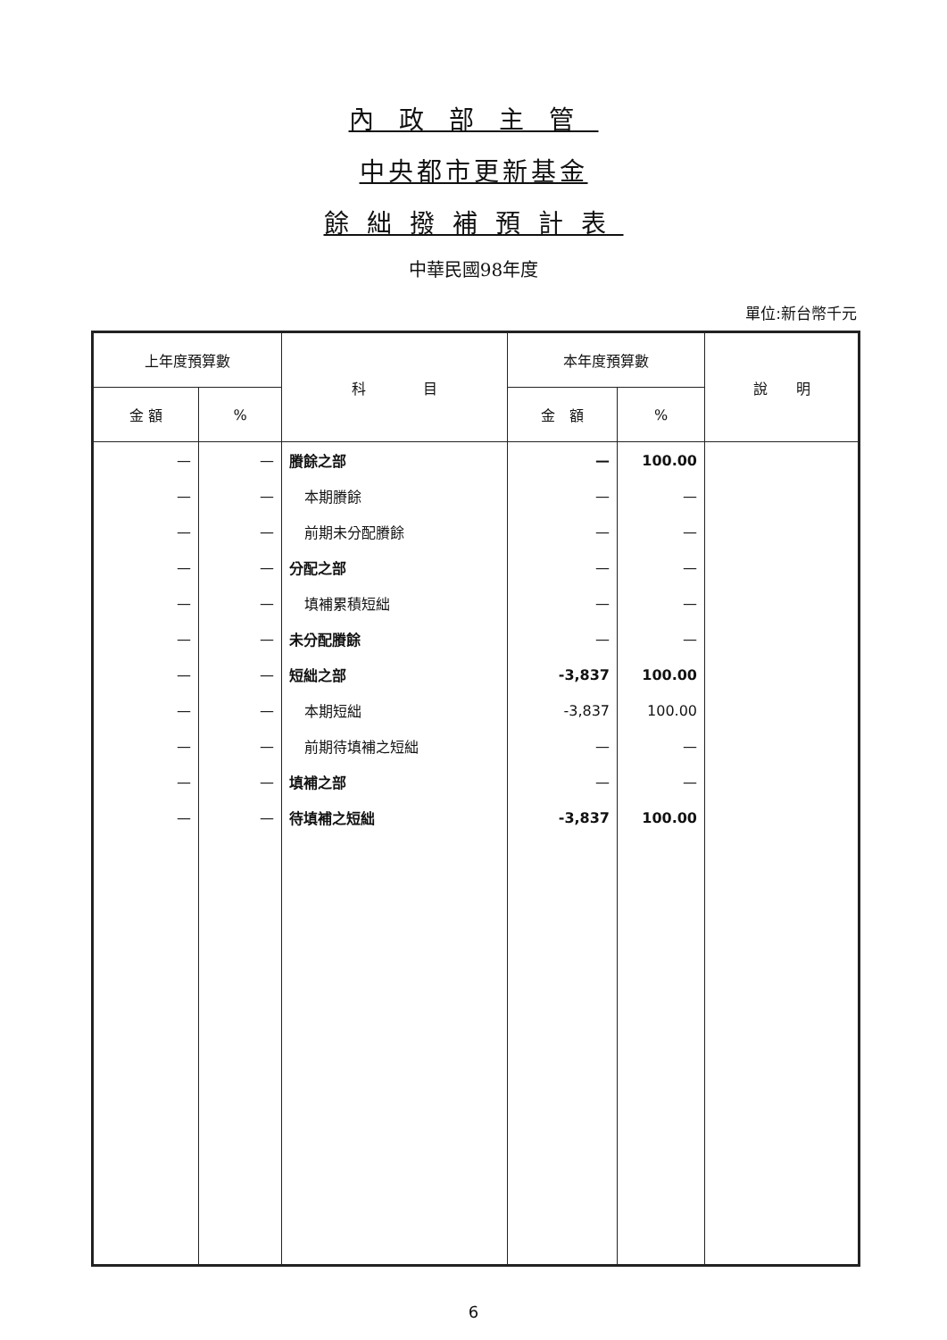內政部主管
中央都市更新基金
餘絀撥補預計表
中華民國98年度
單位:新台幣千元
| 上年度預算數 | | 科 目 | 本年度預算數 | | 說 明 |
| --- | --- | --- | --- | --- | --- |
| 金 額 | % | | 金 額 | % | |
| — | — | 賸餘之部 | — | 100.00 | |
| — | — | 本期賸餘 | — | — | |
| — | — | 前期未分配賸餘 | — | — | |
| — | — | 分配之部 | — | — | |
| — | — | 填補累積短絀 | — | — | |
| — | — | 未分配賸餘 | — | — | |
| — | — | 短絀之部 | -3,837 | 100.00 | |
| — | — | 本期短絀 | -3,837 | 100.00 | |
| — | — | 前期待填補之短絀 | — | — | |
| — | — | 填補之部 | — | — | |
| — | — | 待填補之短絀 | -3,837 | 100.00 | |
6